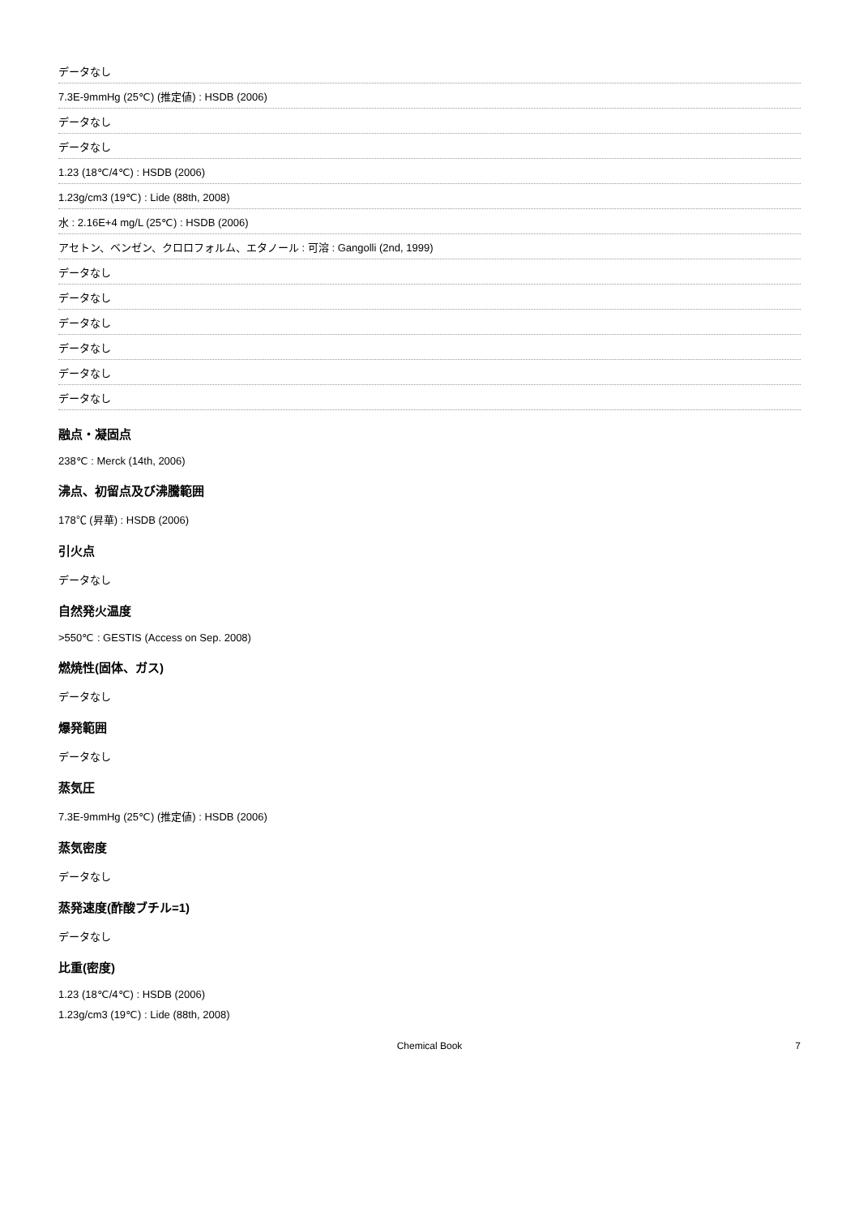データなし
7.3E-9mmHg (25℃) (推定値) : HSDB (2006)
データなし
データなし
1.23 (18℃/4℃) : HSDB (2006)
1.23g/cm3 (19℃) : Lide (88th, 2008)
水 : 2.16E+4 mg/L (25℃) : HSDB (2006)
アセトン、ベンゼン、クロロフォルム、エタノール : 可溶 : Gangolli (2nd, 1999)
データなし
データなし
データなし
データなし
データなし
データなし
融点・凝固点
238℃ : Merck (14th, 2006)
沸点、初留点及び沸騰範囲
178℃ (昇華) : HSDB (2006)
引火点
データなし
自然発火温度
>550℃ : GESTIS (Access on Sep. 2008)
燃焼性(固体、ガス)
データなし
爆発範囲
データなし
蒸気圧
7.3E-9mmHg (25℃) (推定値) : HSDB (2006)
蒸気密度
データなし
蒸発速度(酢酸ブチル=1)
データなし
比重(密度)
1.23 (18℃/4℃) : HSDB (2006)
1.23g/cm3 (19℃) : Lide (88th, 2008)
Chemical Book 7